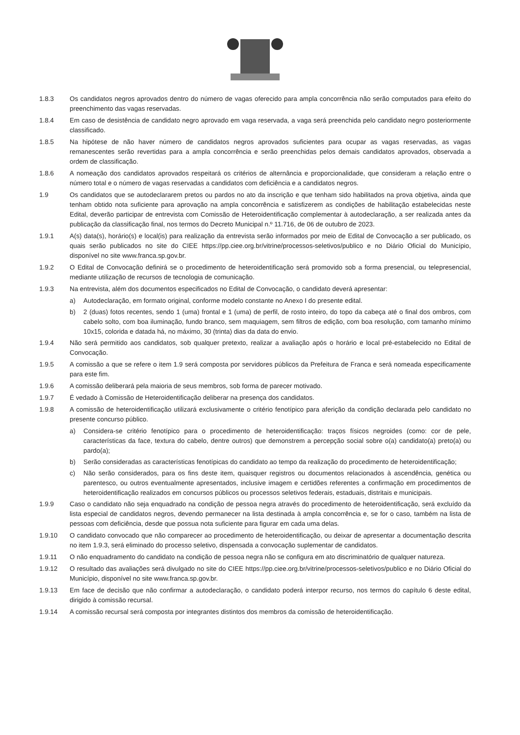1.8.3 Os candidatos negros aprovados dentro do número de vagas oferecido para ampla concorrência não serão computados para efeito do preenchimento das vagas reservadas.
1.8.4 Em caso de desistência de candidato negro aprovado em vaga reservada, a vaga será preenchida pelo candidato negro posteriormente classificado.
1.8.5 Na hipótese de não haver número de candidatos negros aprovados suficientes para ocupar as vagas reservadas, as vagas remanescentes serão revertidas para a ampla concorrência e serão preenchidas pelos demais candidatos aprovados, observada a ordem de classificação.
1.8.6 A nomeação dos candidatos aprovados respeitará os critérios de alternância e proporcionalidade, que consideram a relação entre o número total e o número de vagas reservadas a candidatos com deficiência e a candidatos negros.
1.9 Os candidatos que se autodeclararem pretos ou pardos no ato da inscrição e que tenham sido habilitados na prova objetiva, ainda que tenham obtido nota suficiente para aprovação na ampla concorrência e satisfizerem as condições de habilitação estabelecidas neste Edital, deverão participar de entrevista com Comissão de Heteroidentificação complementar à autodeclaração, a ser realizada antes da publicação da classificação final, nos termos do Decreto Municipal n.º 11.716, de 06 de outubro de 2023.
1.9.1 A(s) data(s), horário(s) e local(is) para realização da entrevista serão informados por meio de Edital de Convocação a ser publicado, os quais serão publicados no site do CIEE https://pp.ciee.org.br/vitrine/processos-seletivos/publico e no Diário Oficial do Município, disponível no site www.franca.sp.gov.br.
1.9.2 O Edital de Convocação definirá se o procedimento de heteroidentificação será promovido sob a forma presencial, ou telepresencial, mediante utilização de recursos de tecnologia de comunicação.
1.9.3 Na entrevista, além dos documentos especificados no Edital de Convocação, o candidato deverá apresentar:
a) Autodeclaração, em formato original, conforme modelo constante no Anexo I do presente edital.
b) 2 (duas) fotos recentes, sendo 1 (uma) frontal e 1 (uma) de perfil, de rosto inteiro, do topo da cabeça até o final dos ombros, com cabelo solto, com boa iluminação, fundo branco, sem maquiagem, sem filtros de edição, com boa resolução, com tamanho mínimo 10x15, colorida e datada há, no máximo, 30 (trinta) dias da data do envio.
1.9.4 Não será permitido aos candidatos, sob qualquer pretexto, realizar a avaliação após o horário e local pré-estabelecido no Edital de Convocação.
1.9.5 A comissão a que se refere o item 1.9 será composta por servidores públicos da Prefeitura de Franca e será nomeada especificamente para este fim.
1.9.6 A comissão deliberará pela maioria de seus membros, sob forma de parecer motivado.
1.9.7 É vedado à Comissão de Heteroidentificação deliberar na presença dos candidatos.
1.9.8 A comissão de heteroidentificação utilizará exclusivamente o critério fenotípico para aferição da condição declarada pelo candidato no presente concurso público.
a) Considera-se critério fenotípico para o procedimento de heteroidentificação: traços físicos negroides (como: cor de pele, características da face, textura do cabelo, dentre outros) que demonstrem a percepção social sobre o(a) candidato(a) preto(a) ou pardo(a);
b) Serão consideradas as características fenotípicas do candidato ao tempo da realização do procedimento de heteroidentificação;
c) Não serão considerados, para os fins deste item, quaisquer registros ou documentos relacionados à ascendência, genética ou parentesco, ou outros eventualmente apresentados, inclusive imagem e certidões referentes a confirmação em procedimentos de heteroidentificação realizados em concursos públicos ou processos seletivos federais, estaduais, distritais e municipais.
1.9.9 Caso o candidato não seja enquadrado na condição de pessoa negra através do procedimento de heteroidentificação, será excluído da lista especial de candidatos negros, devendo permanecer na lista destinada à ampla concorrência e, se for o caso, também na lista de pessoas com deficiência, desde que possua nota suficiente para figurar em cada uma delas.
1.9.10 O candidato convocado que não comparecer ao procedimento de heteroidentificação, ou deixar de apresentar a documentação descrita no item 1.9.3, será eliminado do processo seletivo, dispensada a convocação suplementar de candidatos.
1.9.11 O não enquadramento do candidato na condição de pessoa negra não se configura em ato discriminatório de qualquer natureza.
1.9.12 O resultado das avaliações será divulgado no site do CIEE https://pp.ciee.org.br/vitrine/processos-seletivos/publico e no Diário Oficial do Município, disponível no site www.franca.sp.gov.br.
1.9.13 Em face de decisão que não confirmar a autodeclaração, o candidato poderá interpor recurso, nos termos do capítulo 6 deste edital, dirigido à comissão recursal.
1.9.14 A comissão recursal será composta por integrantes distintos dos membros da comissão de heteroidentificação.